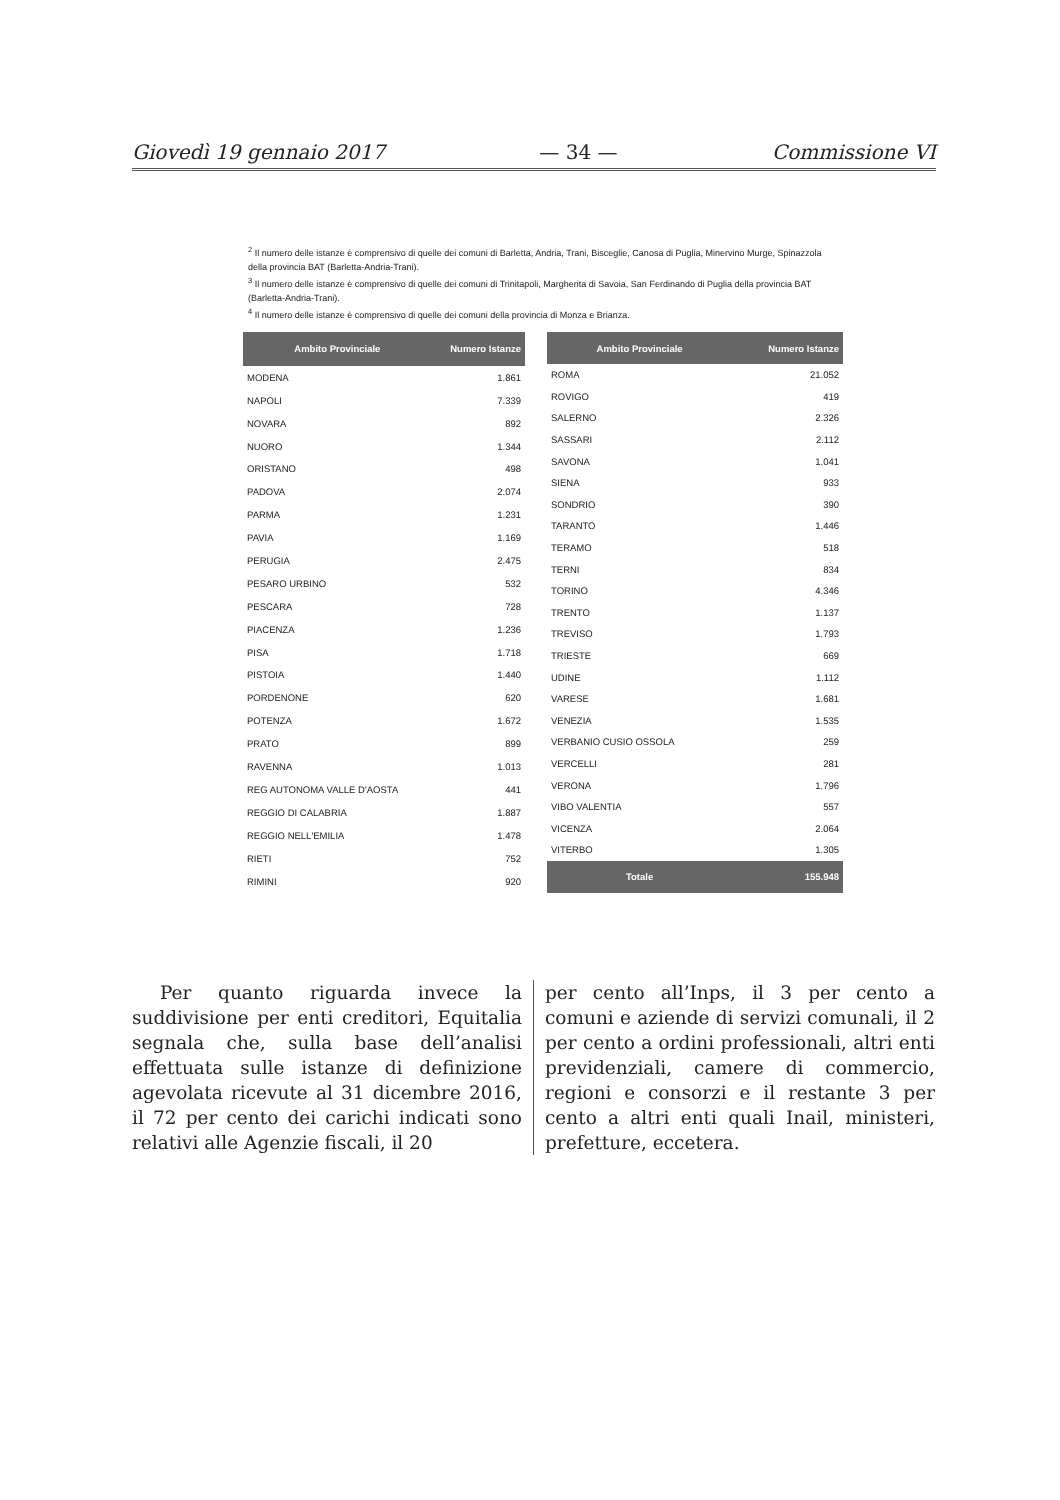Giovedì 19 gennaio 2017 — 34 — Commissione VI
<sup>2</sup> Il numero delle istanze è comprensivo di quelle dei comuni di Barletta, Andria, Trani, Bisceglie, Canosa di Puglia, Minervino Murge, Spinazzola della provincia BAT (Barletta-Andria-Trani).
<sup>3</sup> Il numero delle istanze è comprensivo di quelle dei comuni di Trinitapoli, Margherita di Savoia, San Ferdinando di Puglia della provincia BAT (Barletta-Andria-Trani).
<sup>4</sup> Il numero delle istanze è comprensivo di quelle dei comuni della provincia di Monza e Brianza.
| Ambito Provinciale | Numero Istanze |
| --- | --- |
| MODENA | 1.861 |
| NAPOLI | 7.339 |
| NOVARA | 892 |
| NUORO | 1.344 |
| ORISTANO | 498 |
| PADOVA | 2.074 |
| PARMA | 1.231 |
| PAVIA | 1.169 |
| PERUGIA | 2.475 |
| PESARO URBINO | 532 |
| PESCARA | 728 |
| PIACENZA | 1.236 |
| PISA | 1.718 |
| PISTOIA | 1.440 |
| PORDENONE | 620 |
| POTENZA | 1.672 |
| PRATO | 899 |
| RAVENNA | 1.013 |
| REG AUTONOMA VALLE D'AOSTA | 441 |
| REGGIO DI CALABRIA | 1.887 |
| REGGIO NELL'EMILIA | 1.478 |
| RIETI | 752 |
| RIMINI | 920 |
| Ambito Provinciale | Numero Istanze |
| --- | --- |
| ROMA | 21.052 |
| ROVIGO | 419 |
| SALERNO | 2.326 |
| SASSARI | 2.112 |
| SAVONA | 1.041 |
| SIENA | 933 |
| SONDRIO | 390 |
| TARANTO | 1.446 |
| TERAMO | 518 |
| TERNI | 834 |
| TORINO | 4.346 |
| TRENTO | 1.137 |
| TREVISO | 1.793 |
| TRIESTE | 669 |
| UDINE | 1.112 |
| VARESE | 1.681 |
| VENEZIA | 1.535 |
| VERBANIO CUSIO OSSOLA | 259 |
| VERCELLI | 281 |
| VERONA | 1.796 |
| VIBO VALENTIA | 557 |
| VICENZA | 2.064 |
| VITERBO | 1.305 |
| Totale | 155.948 |
Per quanto riguarda invece la suddivisione per enti creditori, Equitalia segnala che, sulla base dell’analisi effettuata sulle istanze di definizione agevolata ricevute al 31 dicembre 2016, il 72 per cento dei carichi indicati sono relativi alle Agenzie fiscali, il 20
per cento all’Inps, il 3 per cento a comuni e aziende di servizi comunali, il 2 per cento a ordini professionali, altri enti previdenziali, camere di commercio, regioni e consorzi e il restante 3 per cento a altri enti quali Inail, ministeri, prefetture, eccetera.